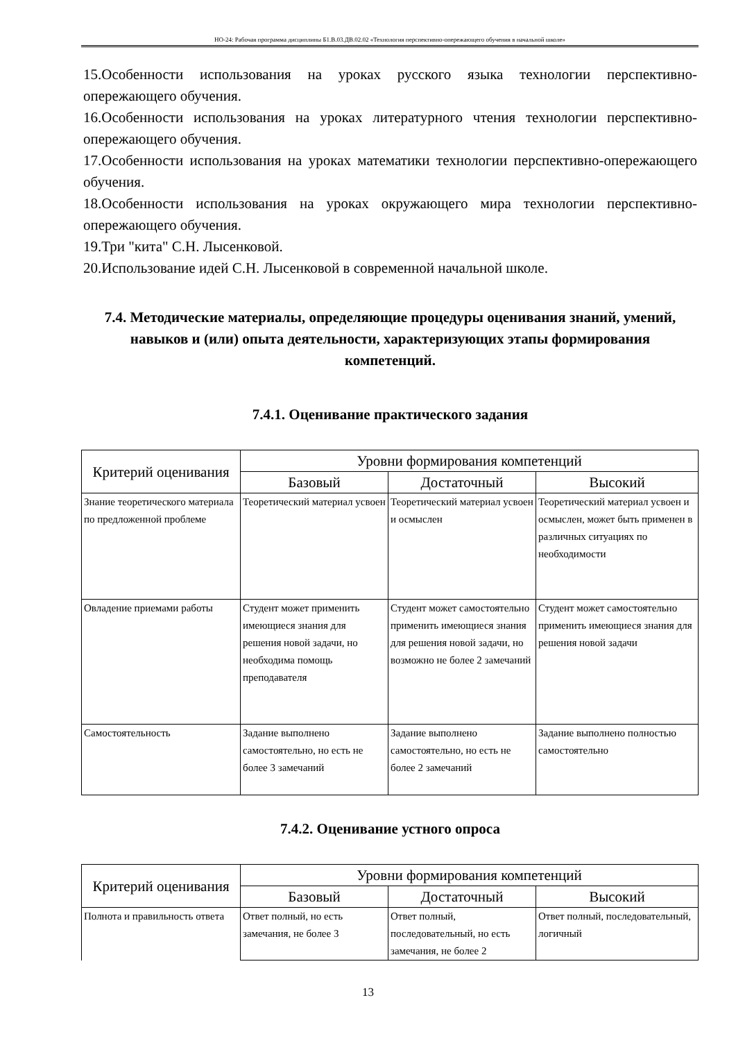НО-24: Рабочая программа дисциплины Б1.В.03.ДВ.02.02 «Технология перспективно-опережающего обучения в начальной школе»
15.Особенности использования на уроках русского языка технологии перспективно-опережающего обучения.
16.Особенности использования на уроках литературного чтения технологии перспективно-опережающего обучения.
17.Особенности использования на уроках математики технологии перспективно-опережающего обучения.
18.Особенности использования на уроках окружающего мира технологии перспективно-опережающего обучения.
19.Три "кита" С.Н. Лысенковой.
20.Использование идей С.Н. Лысенковой в современной начальной школе.
7.4. Методические материалы, определяющие процедуры оценивания знаний, умений, навыков и (или) опыта деятельности, характеризующих этапы формирования компетенций.
7.4.1. Оценивание практического задания
| Критерий оценивания | Уровни формирования компетенций | | |
| --- | --- | --- | --- |
| | Базовый | Достаточный | Высокий |
| Знание теоретического материала по предложенной проблеме | Теоретический материал усвоен | Теоретический материал усвоен и осмыслен | Теоретический материал усвоен и осмыслен, может быть применен в различных ситуациях по необходимости |
| Овладение приемами работы | Студент может применить имеющиеся знания для решения новой задачи, но необходима помощь преподавателя | Студент может самостоятельно применить имеющиеся знания для решения новой задачи, но возможно не более 2 замечаний | Студент может самостоятельно применить имеющиеся знания для решения новой задачи |
| Самостоятельность | Задание выполнено самостоятельно, но есть не более 3 замечаний | Задание выполнено самостоятельно, но есть не более 2 замечаний | Задание выполнено полностью самостоятельно |
7.4.2. Оценивание устного опроса
| Критерий оценивания | Уровни формирования компетенций | | |
| --- | --- | --- | --- |
| | Базовый | Достаточный | Высокий |
| Полнота и правильность ответа | Ответ полный, но есть замечания, не более 3 | Ответ полный, последовательный, но есть замечания, не более 2 | Ответ полный, последовательный, логичный |
13